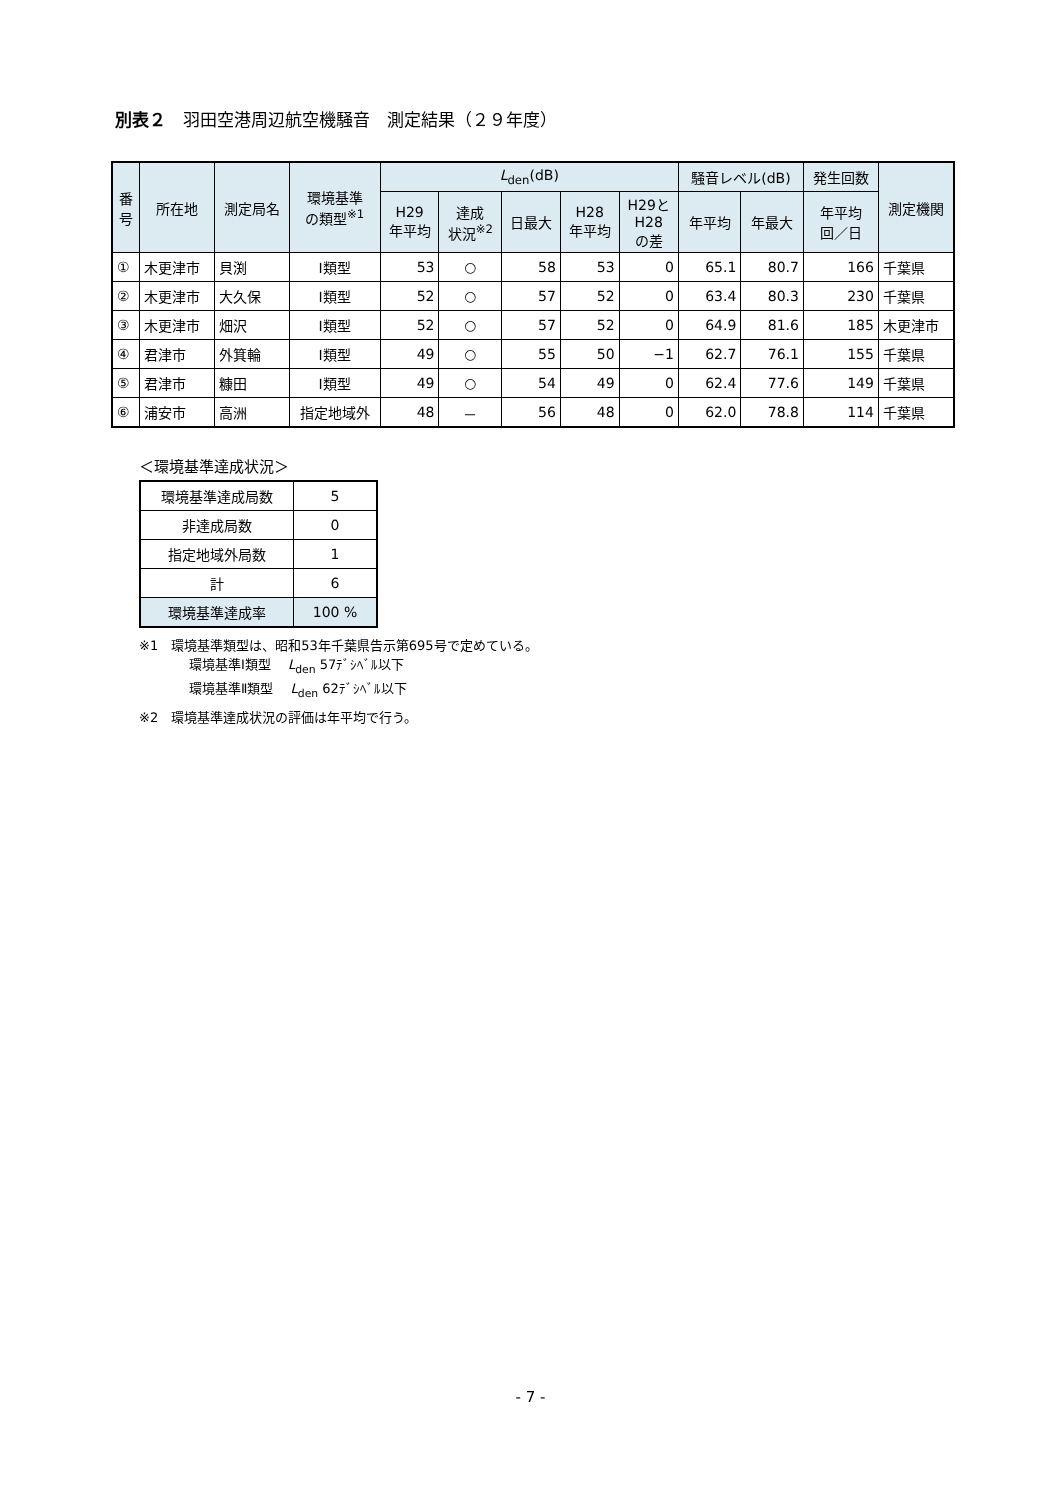別表２　羽田空港周辺航空機騒音　測定結果（２９年度）
| 番 号 | 所在地 | 測定局名 | 環境基準 の類型<sup>※1</sup> | L<sub>den</sub>(dB) | | | | | 騒音レベル(dB) | | 発生回数 | 測定機関 |
| --- | --- | --- | --- | --- | --- | --- | --- | --- | --- | --- | --- | --- |
| | | | | H29 年平均 | 達成 状況<sup>※2</sup> | 日最大 | H28 年平均 | H29と H28 の差 | 年平均 | 年最大 | 年平均 回／日 | |
| ① | 木更津市 | 貝渕 | Ⅰ類型 | 53 | ○ | 58 | 53 | 0 | 65.1 | 80.7 | 166 | 千葉県 |
| ② | 木更津市 | 大久保 | Ⅰ類型 | 52 | ○ | 57 | 52 | 0 | 63.4 | 80.3 | 230 | 千葉県 |
| ③ | 木更津市 | 畑沢 | Ⅰ類型 | 52 | ○ | 57 | 52 | 0 | 64.9 | 81.6 | 185 | 木更津市 |
| ④ | 君津市 | 外箕輪 | Ⅰ類型 | 49 | ○ | 55 | 50 | −1 | 62.7 | 76.1 | 155 | 千葉県 |
| ⑤ | 君津市 | 糠田 | Ⅰ類型 | 49 | ○ | 54 | 49 | 0 | 62.4 | 77.6 | 149 | 千葉県 |
| ⑥ | 浦安市 | 高洲 | 指定地域外 | 48 | － | 56 | 48 | 0 | 62.0 | 78.8 | 114 | 千葉県 |
＜環境基準達成状況＞
| 環境基準達成局数 | 5 |
| 非達成局数 | 0 |
| 指定地域外局数 | 1 |
| 計 | 6 |
| 環境基準達成率 | 100 % |
※1　環境基準類型は、昭和53年千葉県告示第695号で定めている。
環境基準Ⅰ類型　 L<sub>den</sub> 57ﾃﾞｼﾍﾞﾙ以下
環境基準Ⅱ類型　 L<sub>den</sub> 62ﾃﾞｼﾍﾞﾙ以下
※2　環境基準達成状況の評価は年平均で行う。
- 7 -